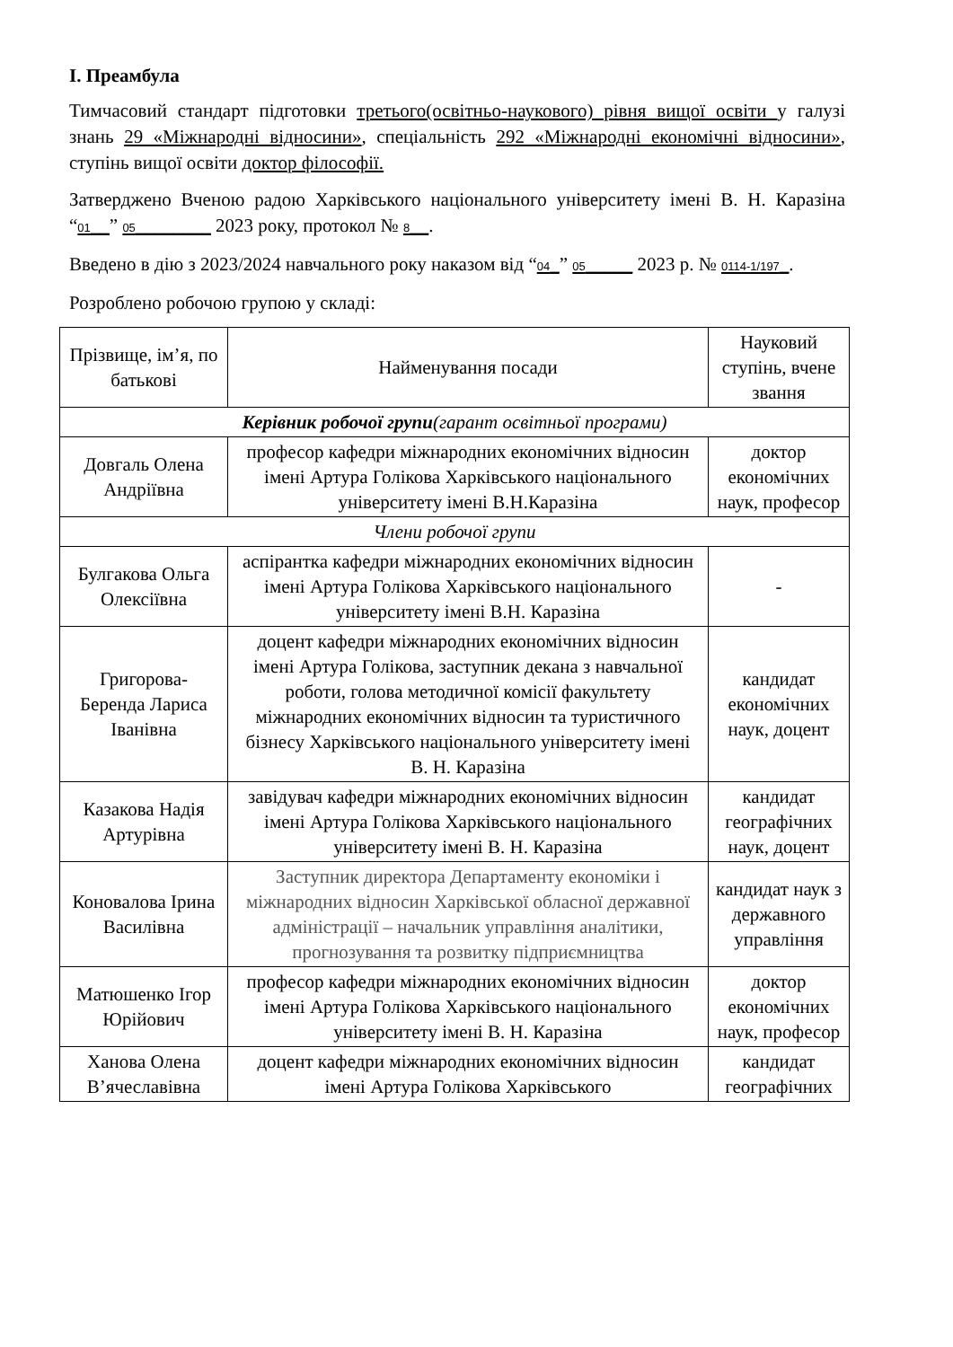І. Преамбула
Тимчасовий стандарт підготовки третього(освітньо-наукового) рівня вищої освіти у галузі знань 29 «Міжнародні відносини», спеціальність 292 «Міжнародні економічні відносини», ступінь вищої освіти доктор філософії.
Затверджено Вченою радою Харківського національного університету імені В. Н. Каразіна “01__” 05________ 2023 року, протокол № 8__.
Введено в дію з 2023/2024 навчального року наказом від “04_” 05_____ 2023 р. № 0114-1/197_.
Розроблено робочою групою у складі:
| Прізвище, ім’я, по батькові | Найменування посади | Науковий ступінь, вчене звання |
| --- | --- | --- |
| Керівник робочої групи (гарант освітньої програми) | | |
| Довгаль Олена Андріївна | професор кафедри міжнародних економічних відносин імені Артура Голікова Харківського національного університету імені В.Н.Каразіна | доктор економічних наук, професор |
| Члени робочої групи | | |
| Булгакова Ольга Олексіївна | аспірантка кафедри міжнародних економічних відносин імені Артура Голікова Харківського національного університету імені В.Н. Каразіна | - |
| Григорова-Беренда Лариса Іванівна | доцент кафедри міжнародних економічних відносин імені Артура Голікова, заступник декана з навчальної роботи, голова методичної комісії факультету міжнародних економічних відносин та туристичного бізнесу Харківського національного університету імені В. Н. Каразіна | кандидат економічних наук, доцент |
| Казакова Надія Артурівна | завідувач кафедри міжнародних економічних відносин імені Артура Голікова Харківського національного університету імені В. Н. Каразіна | кандидат географічних наук, доцент |
| Коновалова Ірина Василівна | Заступник директора Департаменту економіки і міжнародних відносин Харківської обласної державної адміністрації – начальник управління аналітики, прогнозування та розвитку підприємництва | кандидат наук з державного управління |
| Матюшенко Ігор Юрійович | професор кафедри міжнародних економічних відносин імені Артура Голікова Харківського національного університету імені В. Н. Каразіна | доктор економічних наук, професор |
| Ханова Олена В’ячеславівна | доцент кафедри міжнародних економічних відносин імені Артура Голікова Харківського | кандидат географічних |